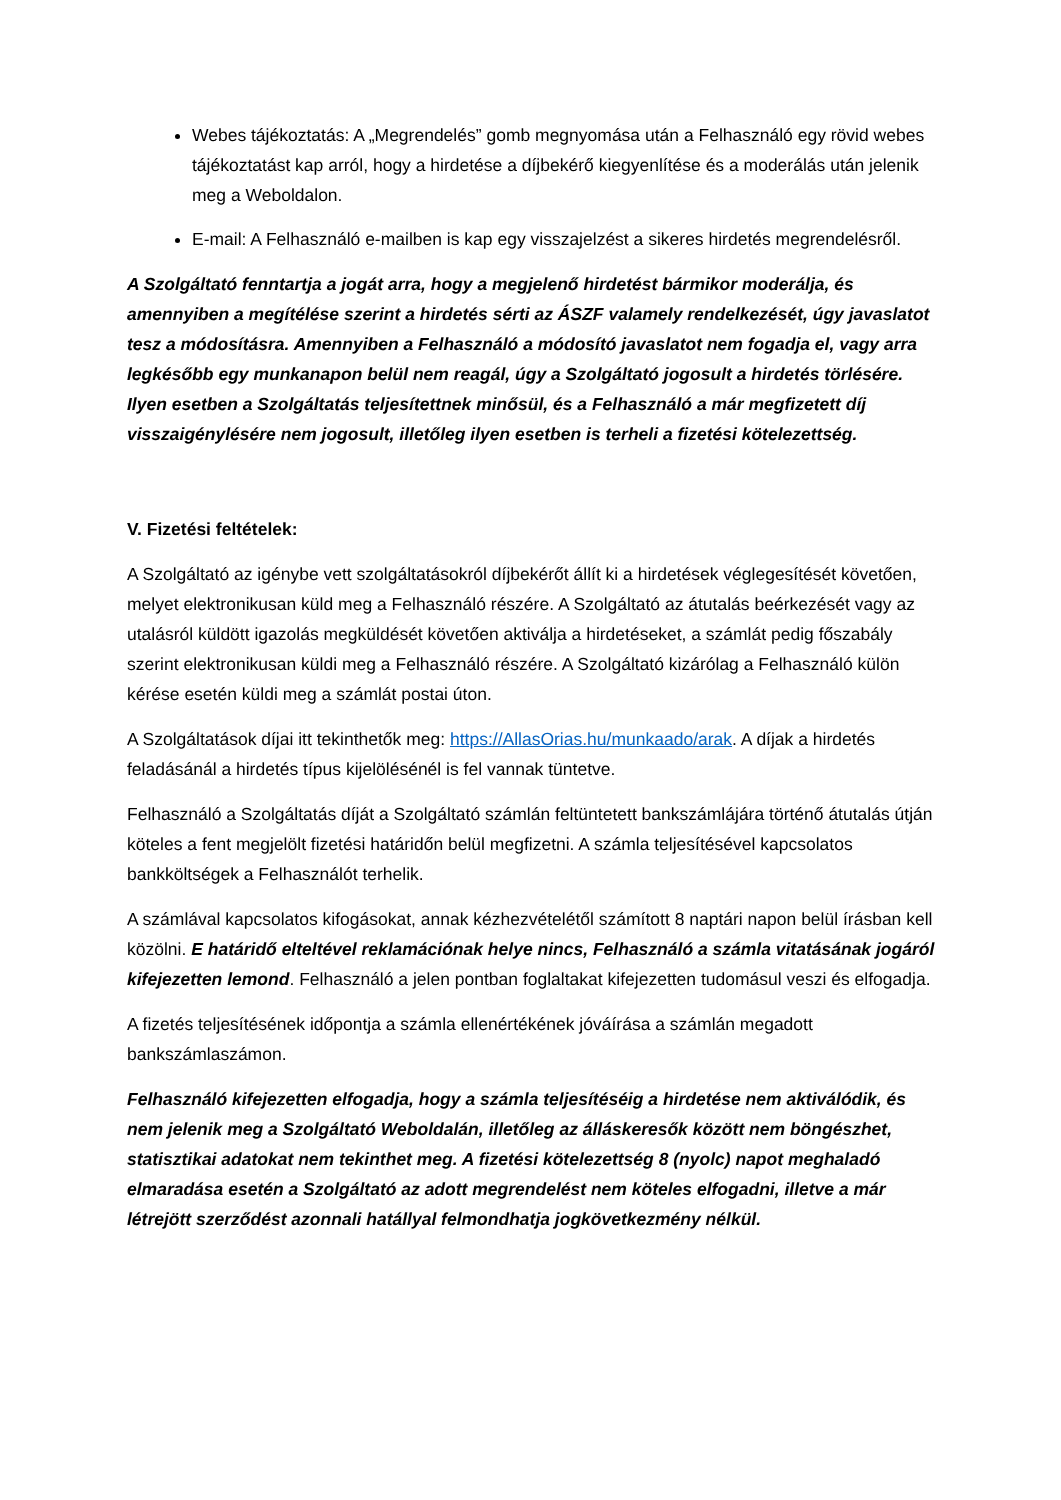Webes tájékoztatás: A „Megrendelés” gomb megnyomása után a Felhasználó egy rövid webes tájékoztatást kap arról, hogy a hirdetése a díjbekérő kiegyenlítése és a moderálás után jelenik meg a Weboldalon.
E-mail: A Felhasználó e-mailben is kap egy visszajelzést a sikeres hirdetés megrendelésről.
A Szolgáltató fenntartja a jogát arra, hogy a megjelenő hirdetést bármikor moderálja, és amennyiben a megítélése szerint a hirdetés sérti az ÁSZF valamely rendelkezését, úgy javaslatot tesz a módosításra. Amennyiben a Felhasználó a módosító javaslatot nem fogadja el, vagy arra legkésőbb egy munkanapon belül nem reagál, úgy a Szolgáltató jogosult a hirdetés törlésére. Ilyen esetben a Szolgáltatás teljesítettnek minősül, és a Felhasználó a már megfizetett díj visszaigénylésére nem jogosult, illetőleg ilyen esetben is terheli a fizetési kötelezettség.
V. Fizetési feltételek:
A Szolgáltató az igénybe vett szolgáltatásokról díjbekérőt állít ki a hirdetések véglegesítését követően, melyet elektronikusan küld meg a Felhasználó részére. A Szolgáltató az átutalás beérkezését vagy az utalásról küldött igazolás megküldését követően aktiválja a hirdetéseket, a számlát pedig főszabály szerint elektronikusan küldi meg a Felhasználó részére. A Szolgáltató kizárólag a Felhasználó külön kérése esetén küldi meg a számlát postai úton.
A Szolgáltatások díjai itt tekinthetők meg: https://AllasOrias.hu/munkaado/arak. A díjak a hirdetés feladásánál a hirdetés típus kijelölésénél is fel vannak tüntetve.
Felhasználó a Szolgáltatás díját a Szolgáltató számlán feltüntetett bankszámlájára történő átutalás útján köteles a fent megjelölt fizetési határidőn belül megfizetni. A számla teljesítésével kapcsolatos bankköltségek a Felhasználót terhelik.
A számlával kapcsolatos kifogásokat, annak kézhezvételétől számított 8 naptári napon belül írásban kell közölni. E határidő elteltével reklamációnak helye nincs, Felhasználó a számla vitatásának jogáról kifejezetten lemond. Felhasználó a jelen pontban foglaltakat kifejezetten tudomásul veszi és elfogadja.
A fizetés teljesítésének időpontja a számla ellenértékének jóváírása a számlán megadott bankszámlaszámon.
Felhasználó kifejezetten elfogadja, hogy a számla teljesítéséig a hirdetése nem aktiválódik, és nem jelenik meg a Szolgáltató Weboldalán, illetőleg az álláskeresők között nem böngészhet, statisztikai adatokat nem tekinthet meg. A fizetési kötelezettség 8 (nyolc) napot meghaladó elmaradása esetén a Szolgáltató az adott megrendelést nem köteles elfogadni, illetve a már létrejött szerződést azonnali hatállyal felmondhatja jogkövetkezmény nélkül.